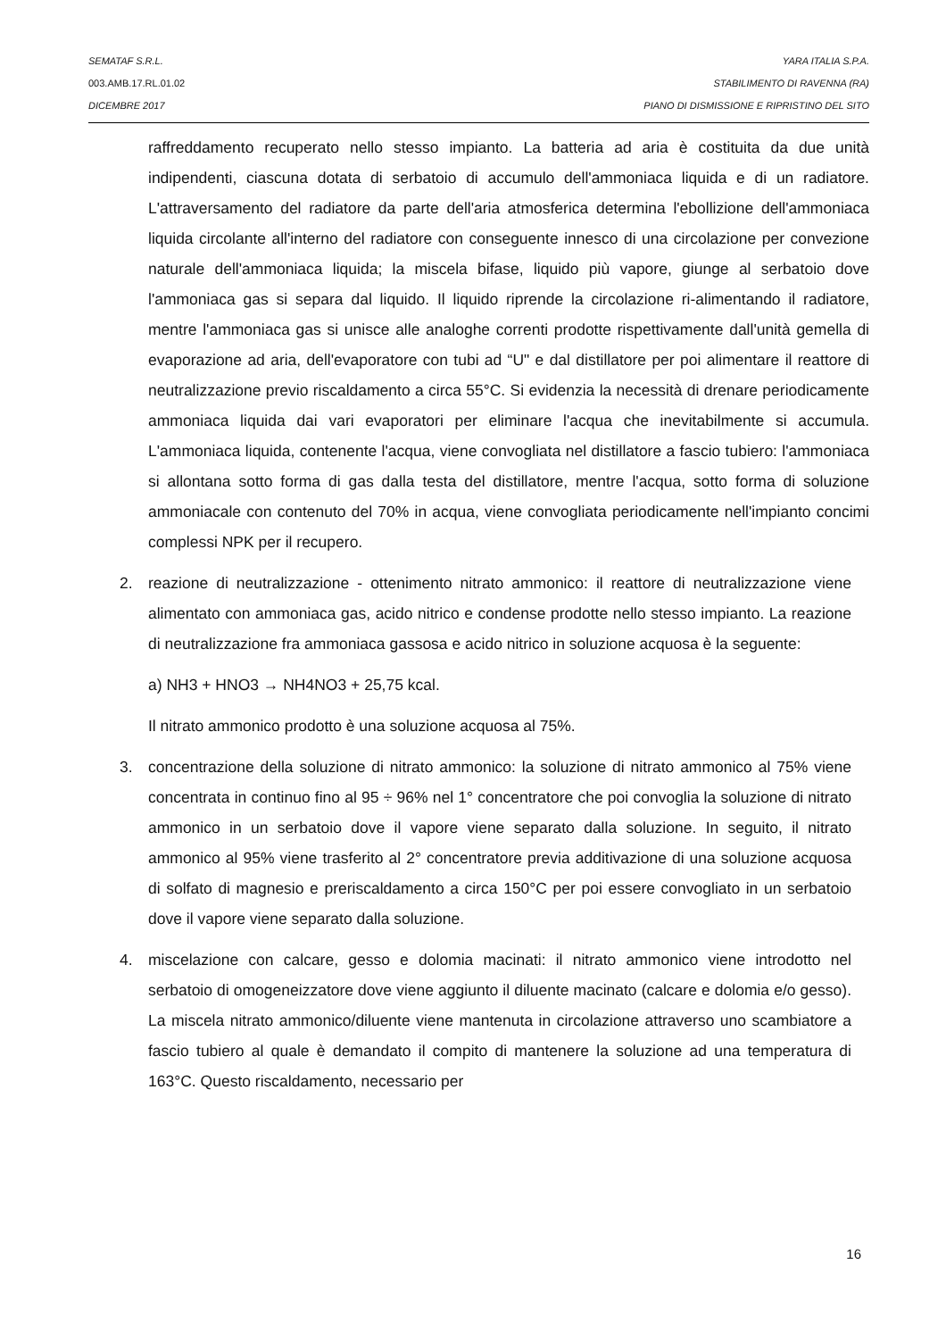SEMATAF S.R.L. YARA ITALIA S.P.A.
003.AMB.17.RL.01.02 STABILIMENTO DI RAVENNA (RA)
DICEMBRE 2017 PIANO DI DISMISSIONE E RIPRISTINO DEL SITO
raffreddamento recuperato nello stesso impianto. La batteria ad aria è costituita da due unità indipendenti, ciascuna dotata di serbatoio di accumulo dell'ammoniaca liquida e di un radiatore. L'attraversamento del radiatore da parte dell'aria atmosferica determina l'ebollizione dell'ammoniaca liquida circolante all'interno del radiatore con conseguente innesco di una circolazione per convezione naturale dell'ammoniaca liquida; la miscela bifase, liquido più vapore, giunge al serbatoio dove l'ammoniaca gas si separa dal liquido. Il liquido riprende la circolazione ri-alimentando il radiatore, mentre l'ammoniaca gas si unisce alle analoghe correnti prodotte rispettivamente dall'unità gemella di evaporazione ad aria, dell'evaporatore con tubi ad “U" e dal distillatore per poi alimentare il reattore di neutralizzazione previo riscaldamento a circa 55°C. Si evidenzia la necessità di drenare periodicamente ammoniaca liquida dai vari evaporatori per eliminare l'acqua che inevitabilmente si accumula. L'ammoniaca liquida, contenente l'acqua, viene convogliata nel distillatore a fascio tubiero: l'ammoniaca si allontana sotto forma di gas dalla testa del distillatore, mentre l'acqua, sotto forma di soluzione ammoniacale con contenuto del 70% in acqua, viene convogliata periodicamente nell'impianto concimi complessi NPK per il recupero.
2. reazione di neutralizzazione - ottenimento nitrato ammonico: il reattore di neutralizzazione viene alimentato con ammoniaca gas, acido nitrico e condense prodotte nello stesso impianto. La reazione di neutralizzazione fra ammoniaca gassosa e acido nitrico in soluzione acquosa è la seguente:
a) NH3 + HNO3 → NH4NO3 + 25,75 kcal.
Il nitrato ammonico prodotto è una soluzione acquosa al 75%.
3. concentrazione della soluzione di nitrato ammonico: la soluzione di nitrato ammonico al 75% viene concentrata in continuo fino al 95 ÷ 96% nel 1° concentratore che poi convoglia la soluzione di nitrato ammonico in un serbatoio dove il vapore viene separato dalla soluzione. In seguito, il nitrato ammonico al 95% viene trasferito al 2° concentratore previa additivazione di una soluzione acquosa di solfato di magnesio e preriscaldamento a circa 150°C per poi essere convogliato in un serbatoio dove il vapore viene separato dalla soluzione.
4. miscelazione con calcare, gesso e dolomia macinati: il nitrato ammonico viene introdotto nel serbatoio di omogeneizzatore dove viene aggiunto il diluente macinato (calcare e dolomia e/o gesso). La miscela nitrato ammonico/diluente viene mantenuta in circolazione attraverso uno scambiatore a fascio tubiero al quale è demandato il compito di mantenere la soluzione ad una temperatura di 163°C. Questo riscaldamento, necessario per
16